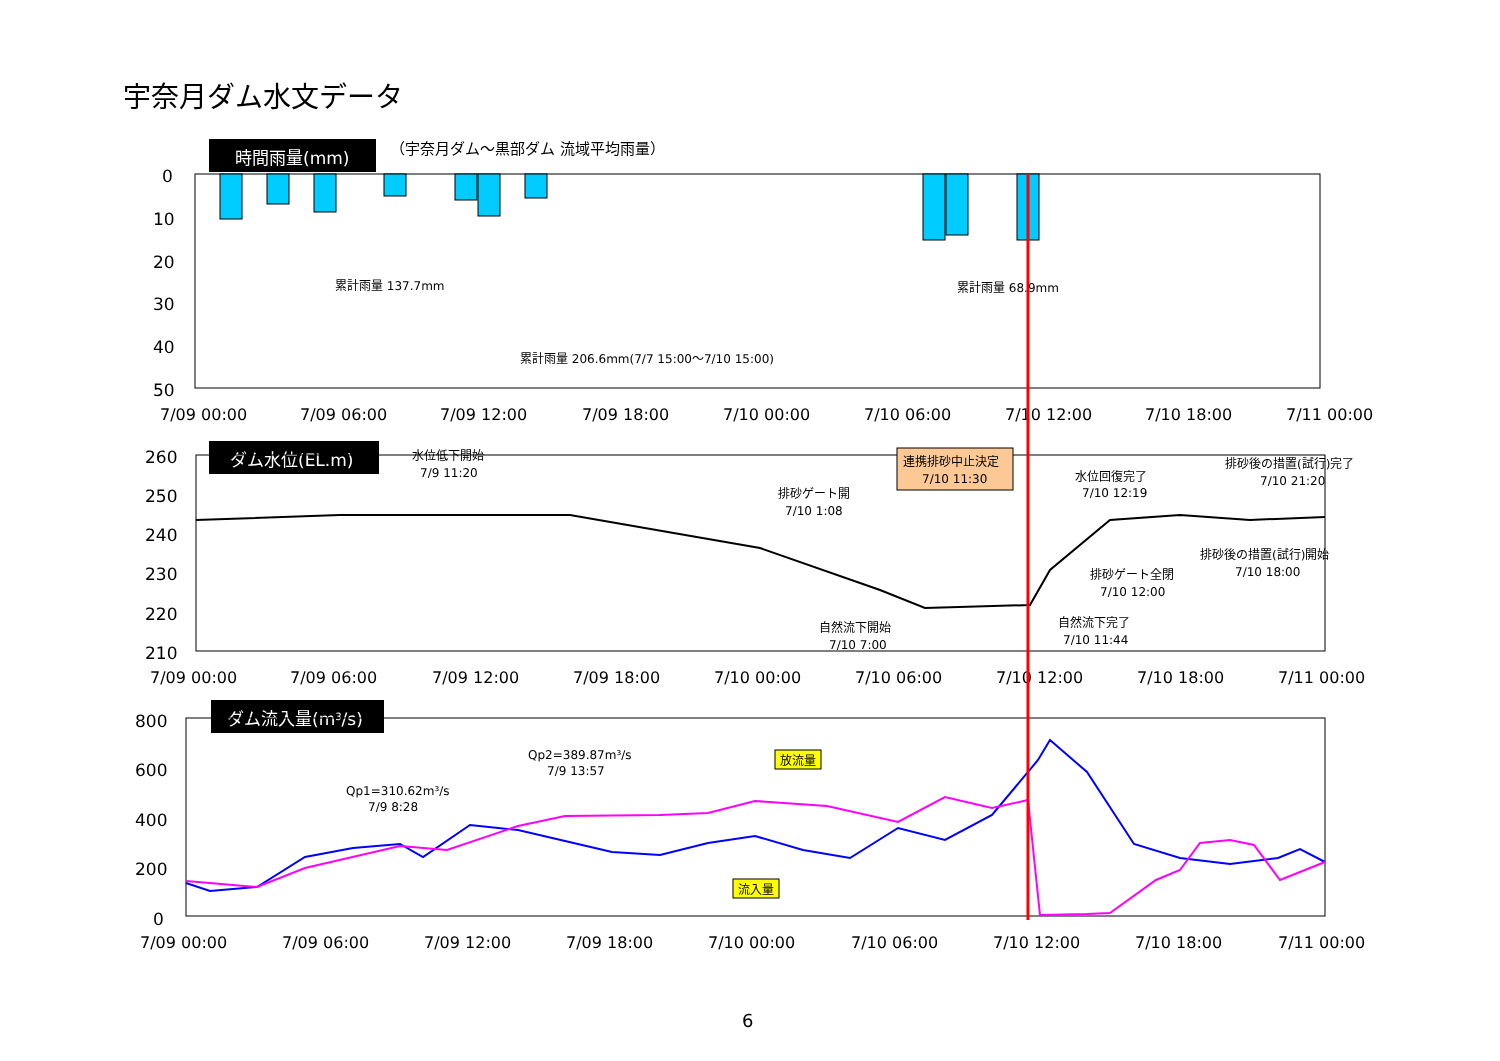宇奈月ダム水文データ
時間雨量(mm)
（宇奈月ダム～黒部ダム 流域平均雨量）
0
10
20
30
40
50
累計雨量 137.7mm
累計雨量 68.9mm
累計雨量 206.6mm(7/7 15:00～7/10 15:00)
7/09 00:00
7/09 06:00
7/09 12:00
7/09 18:00
7/10 00:00
7/10 06:00
7/10 12:00
7/10 18:00
7/11 00:00
ダム水位(EL.m)
260
250
240
230
220
210
水位低下開始
7/9 11:20
排砂ゲート開
7/10 1:08
連携排砂中止決定
7/10 11:30
水位回復完了
7/10 12:19
排砂後の措置(試行)完了
7/10 21:20
排砂後の措置(試行)開始
7/10 18:00
排砂ゲート全閉
7/10 12:00
自然流下開始
7/10 7:00
自然流下完了
7/10 11:44
7/09 00:00
7/09 06:00
7/09 12:00
7/09 18:00
7/10 00:00
7/10 06:00
7/10 12:00
7/10 18:00
7/11 00:00
ダム流入量(m3/s)
800
600
400
200
0
Qp1=310.62m³/s
7/9 8:28
Qp2=389.87m³/s
7/9 13:57
放流量
流入量
7/09 00:00
7/09 06:00
7/09 12:00
7/09 18:00
7/10 00:00
7/10 06:00
7/10 12:00
7/10 18:00
7/11 00:00
6